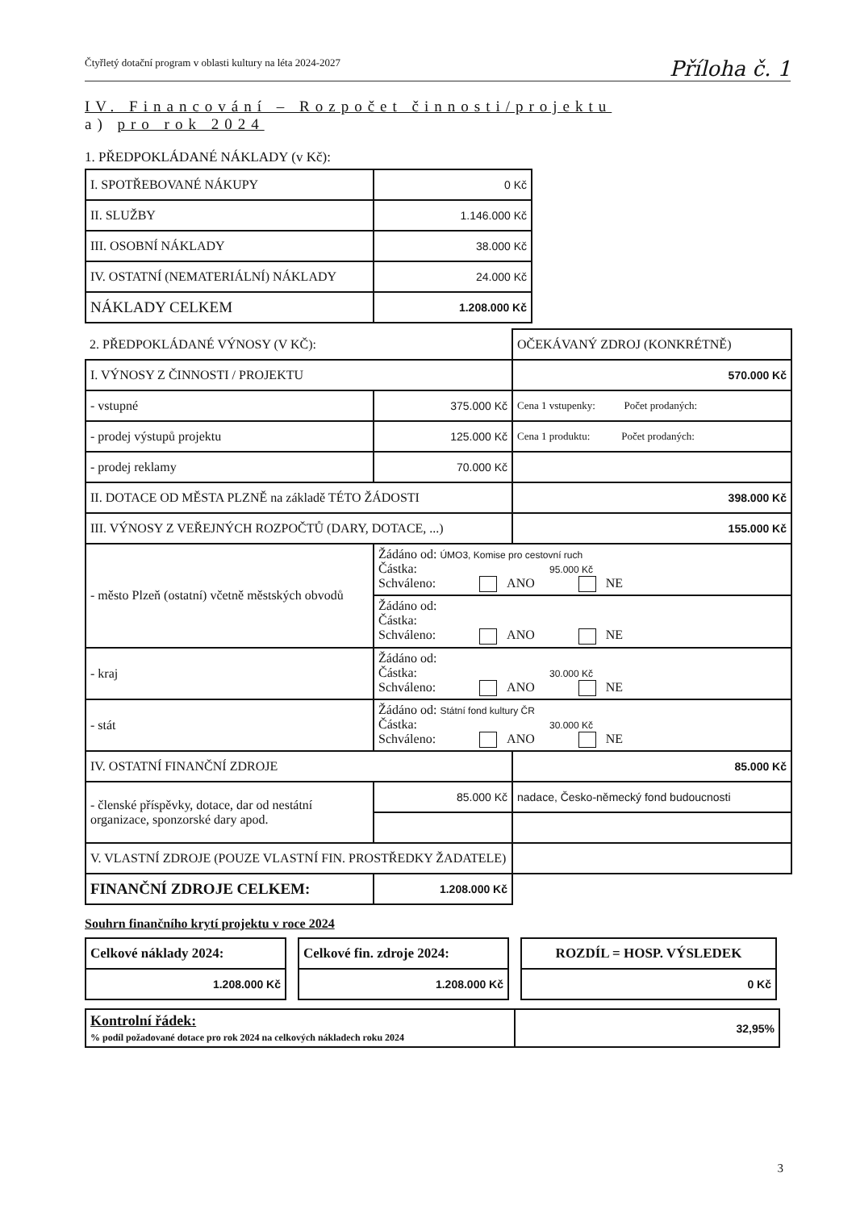Čtyřletý dotační program v oblasti kultury na léta 2024-2027 Příloha č. 1
IV. Financování – Rozpočet činnosti/projektu
a) pro rok 2024
1. PŘEDPOKLÁDANÉ NÁKLADY (v Kč):
| I. SPOTŘEBOVANÉ NÁKUPY | 0 Kč |
| II. SLUŽBY | 1.146.000 Kč |
| III. OSOBNÍ NÁKLADY | 38.000 Kč |
| IV. OSTATNÍ (NEMATERIÁLNÍ) NÁKLADY | 24.000 Kč |
| NÁKLADY CELKEM | 1.208.000 Kč |
| 2. PŘEDPOKLÁDANÉ VÝNOSY (V KČ): | | OČEKÁVANÝ ZDROJ (KONKRÉTNĚ) |
| I. VÝNOSY Z ČINNOSTI / PROJEKTU | | 570.000 Kč |
| - vstupné | 375.000 Kč | Cena 1 vstupenky: Počet prodaných: |
| - prodej výstupů projektu | 125.000 Kč | Cena 1 produktu: Počet prodaných: |
| - prodej reklamy | 70.000 Kč | |
| II. DOTACE OD MĚSTA PLZNĚ na základě TÉTO ŽÁDOSTI | | 398.000 Kč |
| III. VÝNOSY Z VEŘEJNÝCH ROZPOČTŮ (DARY, DOTACE, ...) | | 155.000 Kč |
| - město Plzeň (ostatní) včetně městských obvodů | Žádáno od: ÚMO3, Komise pro cestovní ruch Částka: 95.000 Kč Schváleno: ANO NE | |
| | Žádáno od: Částka: Schváleno: ANO NE | |
| - kraj | Žádáno od: Částka: 30.000 Kč Schváleno: ANO NE | |
| - stát | Žádáno od: Státní fond kultury ČR Částka: 30.000 Kč Schváleno: ANO NE | |
| IV. OSTATNÍ FINANČNÍ ZDROJE | | 85.000 Kč |
| - členské příspěvky, dotace, dar od nestátní organizace, sponzorské dary apod. | 85.000 Kč | nadace, Česko-německý fond budoucnosti |
| V. VLASTNÍ ZDROJE (POUZE VLASTNÍ FIN. PROSTŘEDKY ŽADATELE) | | |
| FINANČNÍ ZDROJE CELKEM: | 1.208.000 Kč | |
Souhrn finančního krytí projektu v roce 2024
| Celkové náklady 2024: |
| 1.208.000 Kč |
| Celkové fin. zdroje 2024: |
| 1.208.000 Kč |
| ROZDÍL = HOSP. VÝSLEDEK |
| 0 Kč |
| Kontrolní řádek: % podíl požadované dotace pro rok 2024 na celkových nákladech roku 2024 | 32,95% |
3